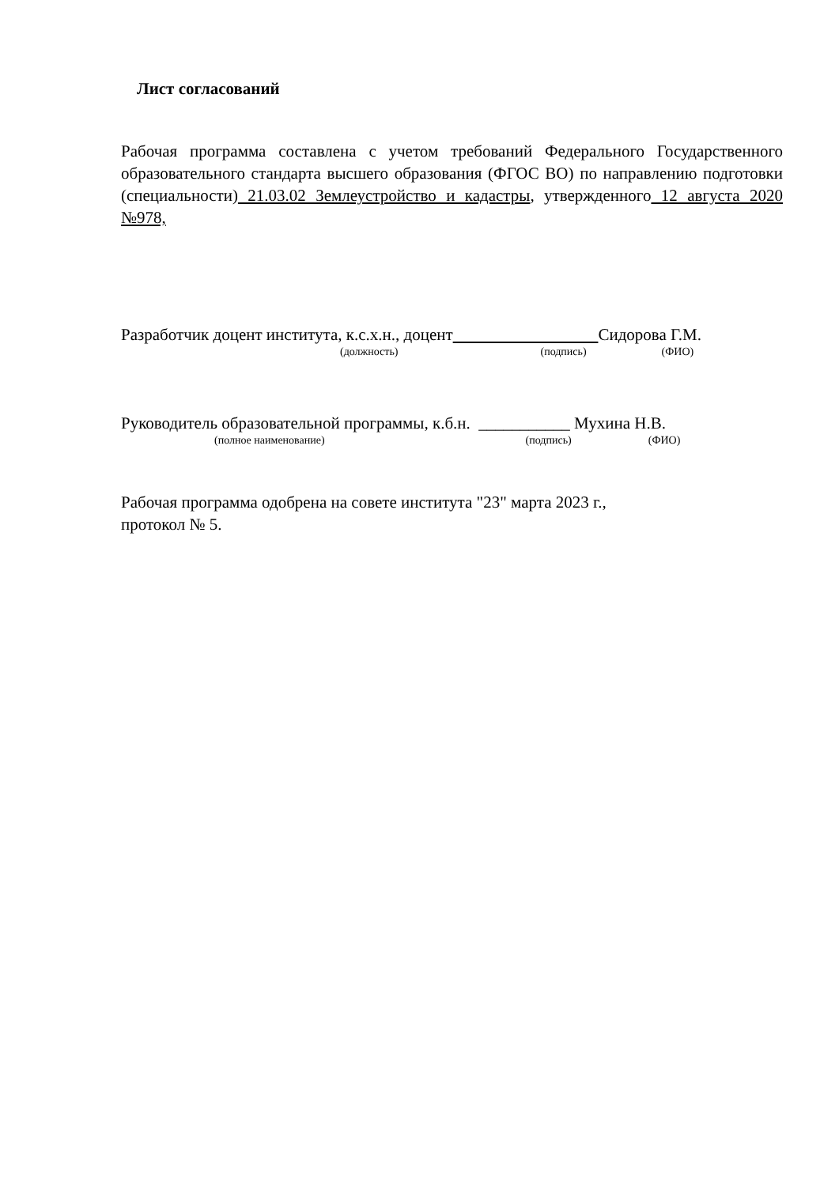Лист согласований
Рабочая программа составлена с учетом требований Федерального Государственного образовательного стандарта высшего образования (ФГОС ВО) по направлению подготовки (специальности) 21.03.02 Землеустройство и кадастры, утвержденного 12 августа 2020 №978,
Разработчик доцент института, к.с.х.н., доцент Сидорова Г.М.
(должность) (подпись) (ФИО)
Руководитель образовательной программы, к.б.н. ___________ Мухина Н.В.
(полное наименование) (подпись) (ФИО)
Рабочая программа одобрена на совете института "23" марта 2023 г.,
протокол № 5.